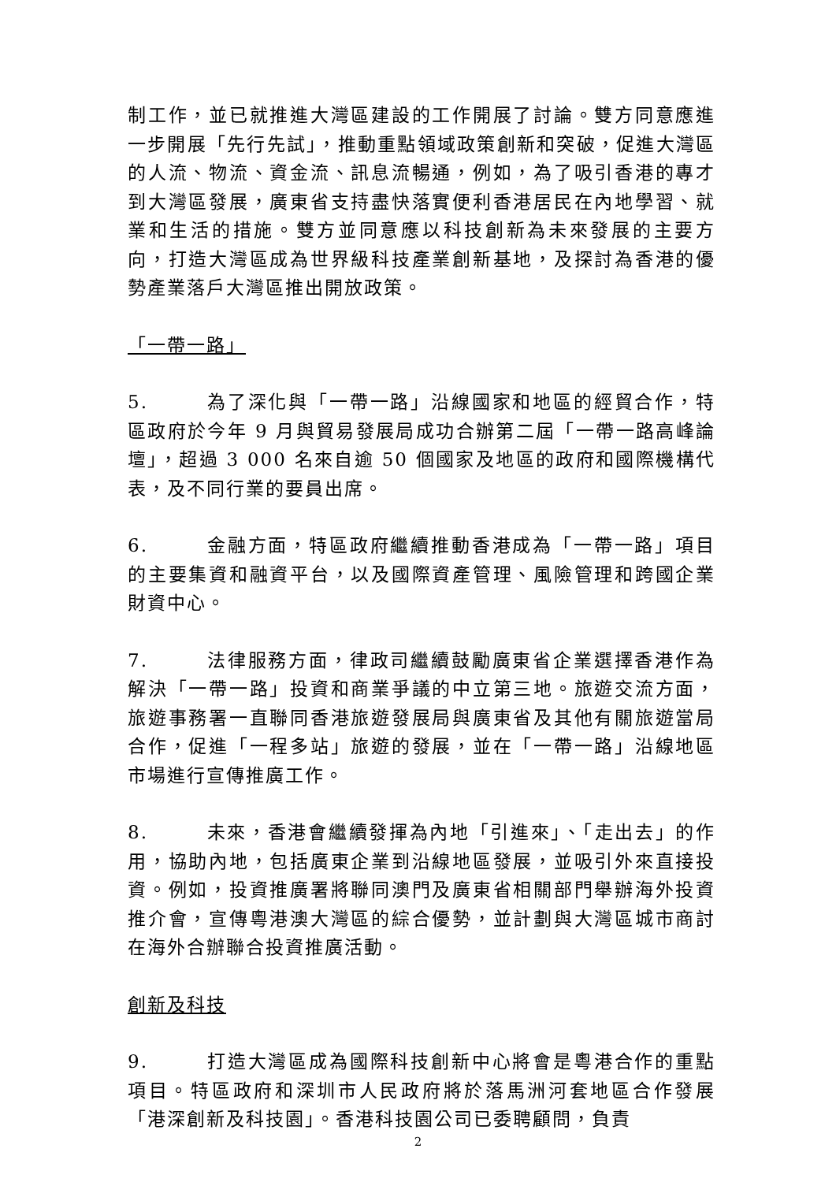制工作，並已就推進大灣區建設的工作開展了討論。雙方同意應進一步開展「先行先試」，推動重點領域政策創新和突破，促進大灣區的人流、物流、資金流、訊息流暢通，例如，為了吸引香港的專才到大灣區發展，廣東省支持盡快落實便利香港居民在內地學習、就業和生活的措施。雙方並同意應以科技創新為未來發展的主要方向，打造大灣區成為世界級科技產業創新基地，及探討為香港的優勢產業落戶大灣區推出開放政策。
「一帶一路」
5. 為了深化與「一帶一路」沿線國家和地區的經貿合作，特區政府於今年 9 月與貿易發展局成功合辦第二屆「一帶一路高峰論壇」，超過 3 000 名來自逾 50 個國家及地區的政府和國際機構代表，及不同行業的要員出席。
6. 金融方面，特區政府繼續推動香港成為「一帶一路」項目的主要集資和融資平台，以及國際資產管理、風險管理和跨國企業財資中心。
7. 法律服務方面，律政司繼續鼓勵廣東省企業選擇香港作為解決「一帶一路」投資和商業爭議的中立第三地。旅遊交流方面，旅遊事務署一直聯同香港旅遊發展局與廣東省及其他有關旅遊當局合作，促進「一程多站」旅遊的發展，並在「一帶一路」沿線地區市場進行宣傳推廣工作。
8. 未來，香港會繼續發揮為內地「引進來」、「走出去」的作用，協助內地，包括廣東企業到沿線地區發展，並吸引外來直接投資。例如，投資推廣署將聯同澳門及廣東省相關部門舉辦海外投資推介會，宣傳粵港澳大灣區的綜合優勢，並計劃與大灣區城市商討在海外合辦聯合投資推廣活動。
創新及科技
9. 打造大灣區成為國際科技創新中心將會是粵港合作的重點項目。特區政府和深圳市人民政府將於落馬洲河套地區合作發展「港深創新及科技園」。香港科技園公司已委聘顧問，負責
2